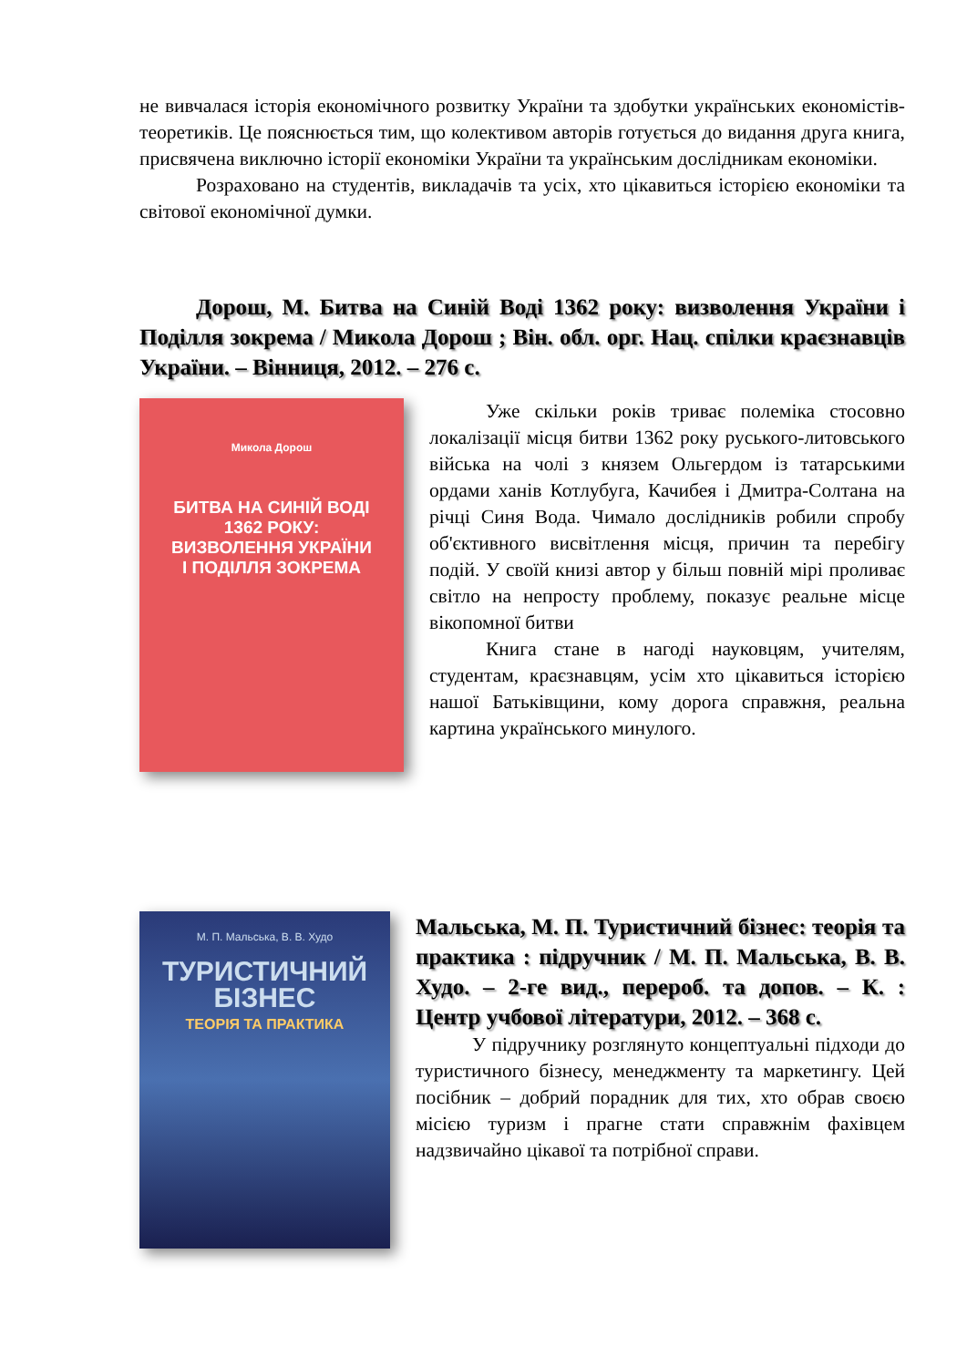не вивчалася історія економічного розвитку України та здобутки українських економістів-теоретиків. Це пояснюється тим, що колективом авторів готується до видання друга книга, присвячена виключно історії економіки України та українським дослідникам економіки.
Розраховано на студентів, викладачів та усіх, хто цікавиться історією економіки та світової економічної думки.
Дорош, М. Битва на Синій Воді 1362 року: визволення України і Поділля зокрема / Микола Дорош ; Він. обл. орг. Нац. спілки краєзнавців України. – Вінниця, 2012. – 276 с.
Микола Дорош
БИТВА НА СИНІЙ ВОДІ
1362 РОКУ:
ВИЗВОЛЕННЯ УКРАЇНИ
І ПОДІЛЛЯ ЗОКРЕМА
Уже скільки років триває полеміка стосовно локалізації місця битви 1362 року руського-литовського війська на чолі з князем Ольгердом із татарськими ордами ханів Котлубуга, Качибея і Дмитра-Солтана на річці Синя Вода. Чимало дослідників робили спробу об'єктивного висвітлення місця, причин та перебігу подій. У своїй книзі автор у більш повній мірі проливає світло на непросту проблему, показує реальне місце вікопомної битви
Книга стане в нагоді науковцям, учителям, студентам, краєзнавцям, усім хто цікавиться історією нашої Батьківщини, кому дорога справжня, реальна картина українського минулого.
М. П. Мальська, В. В. Худо
ТУРИСТИЧНИЙ
БІЗНЕС
ТЕОРІЯ ТА ПРАКТИКА
Мальська, М. П. Туристичний бізнес: теорія та практика : підручник / М. П. Мальська, В. В. Худо. – 2-ге вид., перероб. та допов. – К. : Центр учбової літератури, 2012. – 368 с.
У підручнику розглянуто концептуальні підходи до туристичного бізнесу, менеджменту та маркетингу. Цей посібник – добрий порадник для тих, хто обрав своєю місією туризм і прагне стати справжнім фахівцем надзвичайно цікавої та потрібної справи.